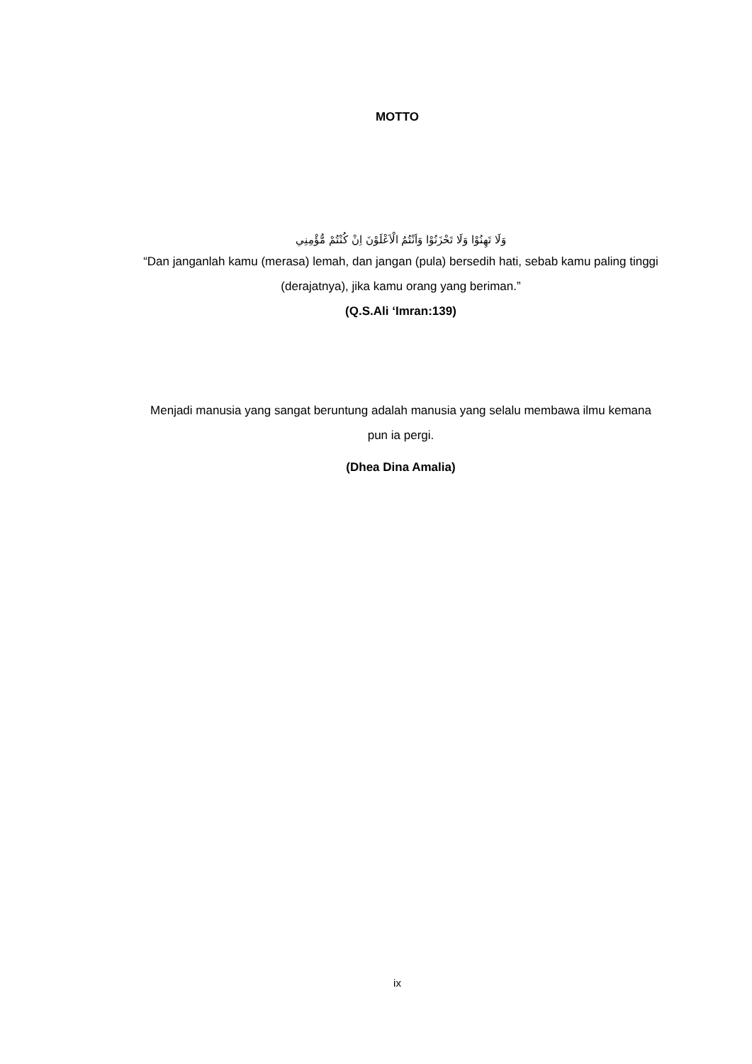MOTTO
وَلَا تَهِنُوْا وَلَا تَحْزَنُوْا وَاَنْتُمُ الْاَعْلَوْنَ اِنْ كُنْتُمْ مُّؤْمِنِي
“Dan janganlah kamu (merasa) lemah, dan jangan (pula) bersedih hati, sebab kamu paling tinggi (derajatnya), jika kamu orang yang beriman.”
(Q.S.Ali ‘Imran:139)
Menjadi manusia yang sangat beruntung adalah manusia yang selalu membawa ilmu kemana pun ia pergi.
(Dhea Dina Amalia)
ix